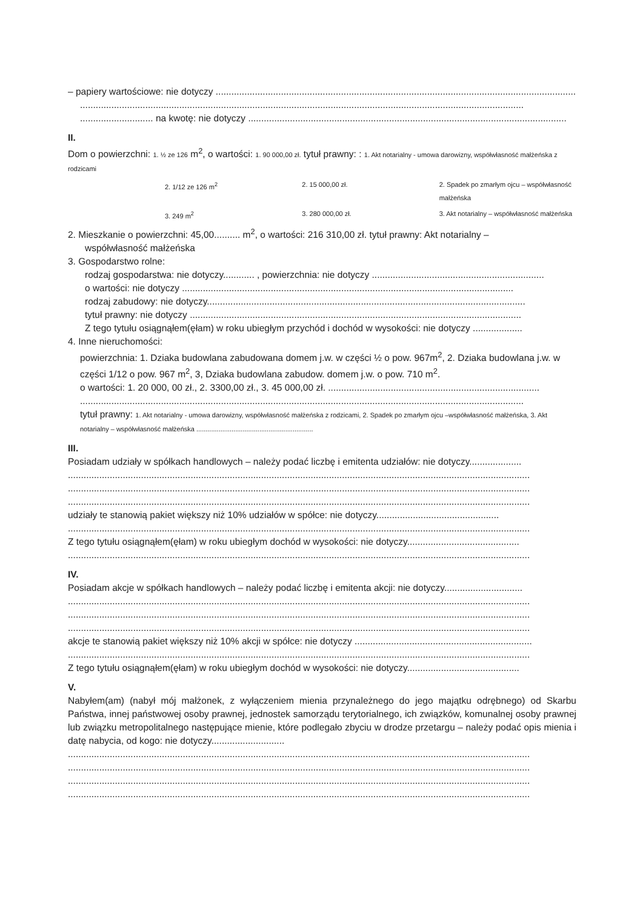– papiery wartościowe: nie dotyczy ..........................................................................................................................................
..........................................................................................................................................................................
............................ na kwotę: nie dotyczy ..........................................................................................................................
II.
Dom o powierzchni: 1. ½ ze 126 m<sup>2</sup>, o wartości: 1. 90 000,00 zł. tytuł prawny: : 1. Akt notarialny - umowa darowizny, współwłasność małżeńska z rodzicami
2. 1/12 ze 126 m<sup>2</sup> 2. 15 000,00 zł. 2. Spadek po zmarłym ojcu – współwłasność małżeńska
3. 249 m<sup>2</sup> 3. 280 000,00 zł. 3. Akt notarialny – współwłasność małżeńska
2. Mieszkanie o powierzchni: 45,00.......... m<sup>2</sup>, o wartości: 216 310,00 zł. tytuł prawny: Akt notarialny –
współwłasność małżeńska
3. Gospodarstwo rolne:
rodzaj gospodarstwa: nie dotyczy............ , powierzchnia: nie dotyczy ..................................................................
o wartości: nie dotyczy ...............................................................................................................................
rodzaj zabudowy: nie dotyczy..........................................................................................................................
tytuł prawny: nie dotyczy ...............................................................................................................................
Z tego tytułu osiągnąłem(ęłam) w roku ubiegłym przychód i dochód w wysokości: nie dotyczy ...................
4. Inne nieruchomości:
powierzchnia: 1. Dziaka budowlana zabudowana domem j.w. w części ½ o pow. 967m<sup>2</sup>, 2. Dziaka budowlana j.w. w części 1/12 o pow. 967 m<sup>2</sup>, 3, Dziaka budowlana zabudow. domem j.w. o pow. 710 m<sup>2</sup>.
o wartości: 1. 20 000, 00 zł., 2. 3300,00 zł., 3. 45 000,00 zł. .................................................................................
..........................................................................................................................................................................
tytuł prawny: 1. Akt notarialny - umowa darowizny, współwłasność małżeńska z rodzicami, 2. Spadek po zmarłym ojcu –współwłasność małżeńska, 3. Akt notarialny – współwłasność małżeńska ...............................................................
III.
Posiadam udziały w spółkach handlowych – należy podać liczbę i emitenta udziałów: nie dotyczy....................
.................................................................................................................................................................................
.................................................................................................................................................................................
.................................................................................................................................................................................
udziały te stanowią pakiet większy niż 10% udziałów w spółce: nie dotyczy...............................................
.................................................................................................................................................................................
Z tego tytułu osiągnąłem(ęłam) w roku ubiegłym dochód w wysokości: nie dotyczy...........................................
.................................................................................................................................................................................
IV.
Posiadam akcje w spółkach handlowych – należy podać liczbę i emitenta akcji: nie dotyczy..............................
.................................................................................................................................................................................
.................................................................................................................................................................................
.................................................................................................................................................................................
akcje te stanowią pakiet większy niż 10% akcji w spółce: nie dotyczy ....................................................................
.................................................................................................................................................................................
Z tego tytułu osiągnąłem(ęłam) w roku ubiegłym dochód w wysokości: nie dotyczy...........................................
V.
Nabyłem(am) (nabył mój małżonek, z wyłączeniem mienia przynależnego do jego majątku odrębnego) od Skarbu Państwa, innej państwowej osoby prawnej, jednostek samorządu terytorialnego, ich związków, komunalnej osoby prawnej lub związku metropolitalnego następujące mienie, które podlegało zbyciu w drodze przetargu – należy podać opis mienia i datę nabycia, od kogo: nie dotyczy............................
.................................................................................................................................................................................
.................................................................................................................................................................................
.................................................................................................................................................................................
.................................................................................................................................................................................